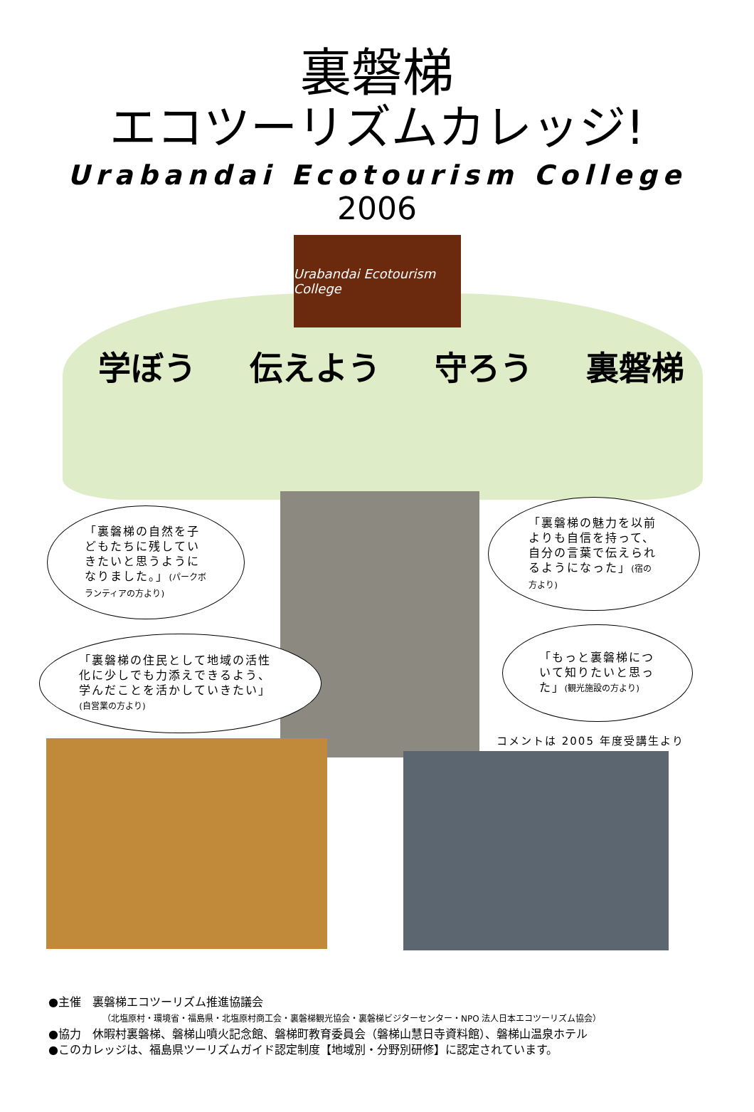裏磐梯
エコツーリズムカレッジ!
Urabandai Ecotourism College
2006
Urabandai Ecotourism College
学ぼう 伝えよう 守ろう 裏磐梯
「裏磐梯の自然を子どもたちに残していきたいと思うようになりました。」(パークボランティアの方より)
「裏磐梯の魅力を以前よりも自信を持って、自分の言葉で伝えられるようになった」(宿の方より)
「裏磐梯の住民として地域の活性化に少しでも力添えできるよう、学んだことを活かしていきたい」(自営業の方より)
「もっと裏磐梯について知りたいと思った」(観光施設の方より)
コメントは 2005 年度受講生より
●主催　裏磐梯エコツーリズム推進協議会
（北塩原村・環境省・福島県・北塩原村商工会・裏磐梯観光協会・裏磐梯ビジターセンター・NPO 法人日本エコツーリズム協会）
●協力　休暇村裏磐梯、磐梯山噴火記念館、磐梯町教育委員会（磐梯山慧日寺資料館）、磐梯山温泉ホテル
●このカレッジは、福島県ツーリズムガイド認定制度【地域別・分野別研修】に認定されています。